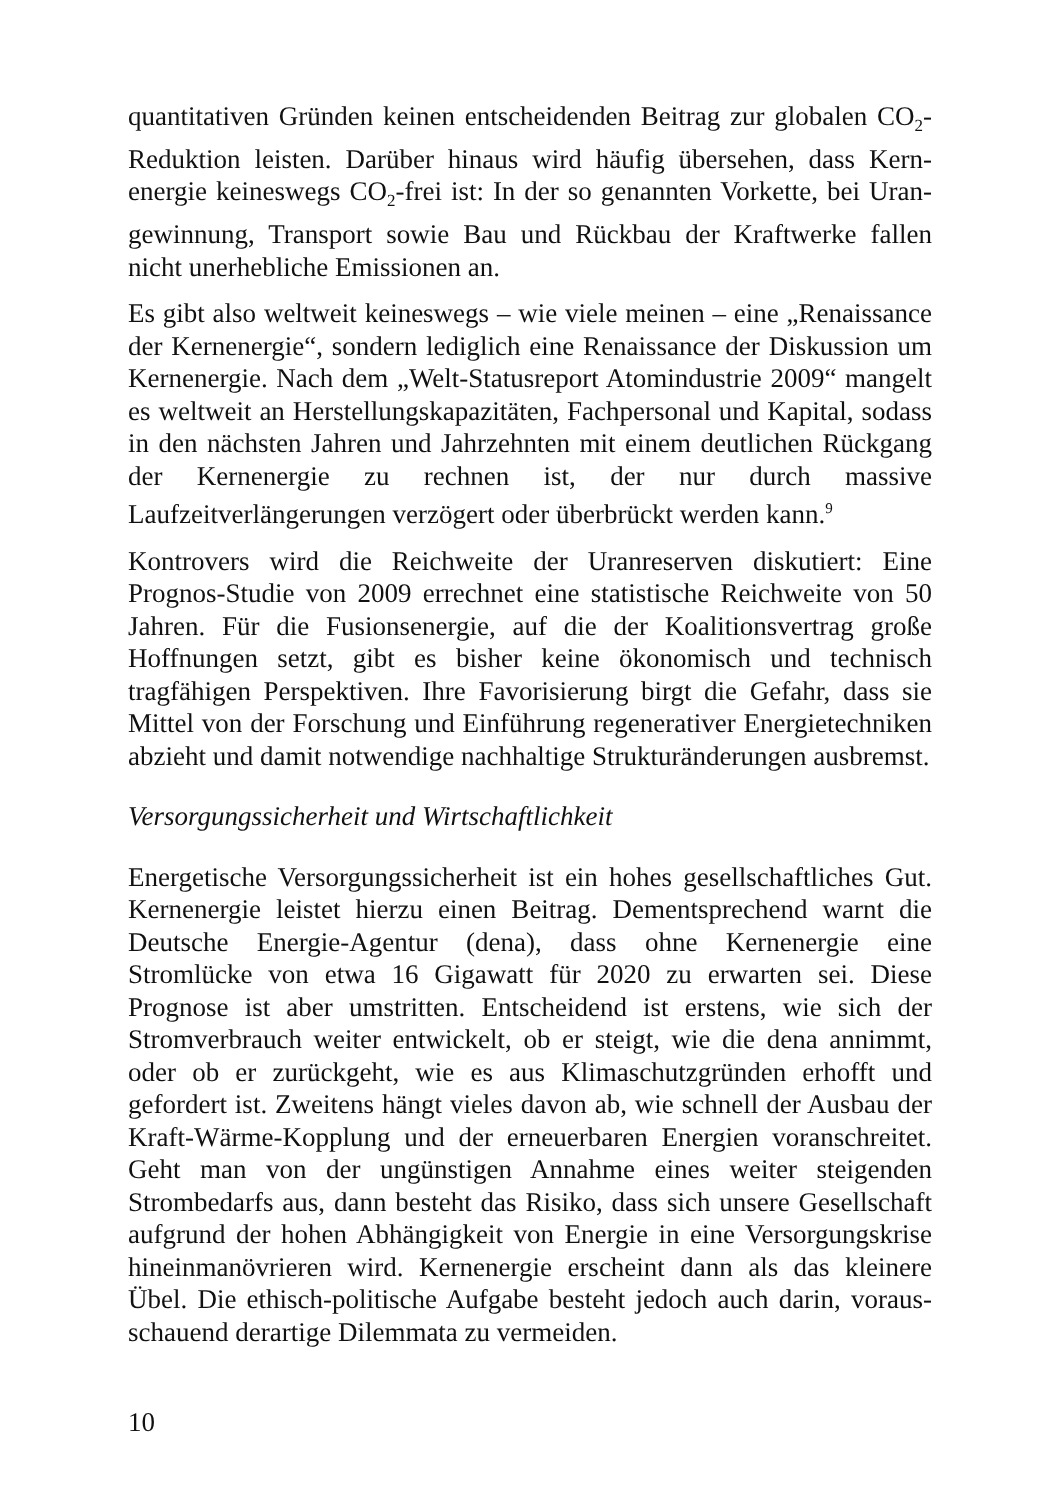quantitativen Gründen keinen entscheidenden Beitrag zur globalen CO<sub>2</sub>-Reduktion leisten. Darüber hinaus wird häufig übersehen, dass Kern­energie keineswegs CO<sub>2</sub>-frei ist: In der so genannten Vorkette, bei Uran­gewinnung, Transport sowie Bau und Rückbau der Kraftwerke fallen nicht unerhebliche Emissionen an.
Es gibt also weltweit keineswegs – wie viele meinen – eine „Renais­sance der Kernenergie“, sondern lediglich eine Renaissance der Dis­kussion um Kernenergie. Nach dem „Welt-Statusreport Atomindustrie 2009“ mangelt es weltweit an Herstellungskapazitäten, Fachpersonal und Kapital, sodass in den nächsten Jahren und Jahrzehnten mit einem deutlichen Rückgang der Kernenergie zu rechnen ist, der nur durch massive Laufzeitverlängerungen verzögert oder überbrückt werden kann.<sup>9</sup>
Kontrovers wird die Reichweite der Uranreserven diskutiert: Eine Prognos-Studie von 2009 errechnet eine statistische Reichweite von 50 Jahren. Für die Fusionsenergie, auf die der Koalitionsvertrag große Hoffnungen setzt, gibt es bisher keine ökonomisch und technisch tragfähigen Perspektiven. Ihre Favorisierung birgt die Gefahr, dass sie Mittel von der Forschung und Einführung regenerativer Energietechni­ken abzieht und damit notwendige nachhaltige Strukturänderungen ausbremst.
Versorgungssicherheit und Wirtschaftlichkeit
Energetische Versorgungssicherheit ist ein hohes gesellschaftliches Gut. Kernenergie leistet hierzu einen Beitrag. Dementsprechend warnt die Deutsche Energie-Agentur (dena), dass ohne Kernenergie eine Stromlücke von etwa 16 Gigawatt für 2020 zu erwarten sei. Diese Prognose ist aber umstritten. Entscheidend ist erstens, wie sich der Stromverbrauch weiter entwickelt, ob er steigt, wie die dena annimmt, oder ob er zurückgeht, wie es aus Klimaschutzgründen erhofft und gefordert ist. Zweitens hängt vieles davon ab, wie schnell der Ausbau der Kraft-Wärme-Kopplung und der erneuerbaren Energien voranschrei­tet. Geht man von der ungünstigen Annahme eines weiter steigenden Strombedarfs aus, dann besteht das Risiko, dass sich unsere Gesellschaft aufgrund der hohen Abhängigkeit von Energie in eine Versorgungskrise hineinmanövrieren wird. Kernenergie erscheint dann als das kleinere Übel. Die ethisch-politische Aufgabe besteht jedoch auch darin, voraus­schauend derartige Dilemmata zu vermeiden.
10